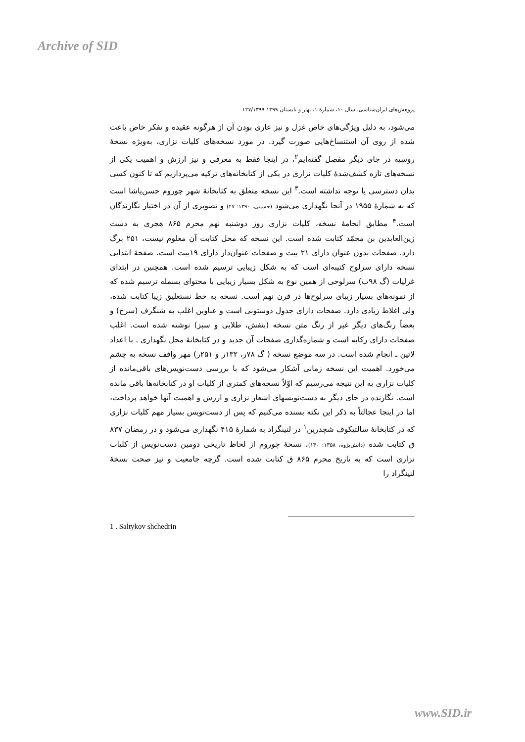Archive of SID
پژوهش‌های ایران‌شناسی، سال ۱۰، شمارۀ ۱، بهار و تابستان ۱۳۹۹ ۱۲۷/۱۳۹۹
می‌شود، به دلیل ویژگی‌های خاص غزل و نیز عاری بودن آن از هرگونه عقیده و تفکر خاص باعث شده از روی آن استنساخ‌هایی صورت گیرد. در مورد نسخه‌های کلیات نزاری، به‌ویژه نسخۀ روسیه در جای دیگر مفصل گفته‌ایم<sup>۲</sup>، در اینجا فقط به معرفی و نیز ارزش و اهمیت یکی از نسخه‌های تازه کشف‌شدۀ کلیات نزاری در یکی از کتابخانه‌های ترکیه می‌پردازیم که تا کنون کسی بدان دسترسی یا توجه نداشته است.<sup>۳</sup> این نسخه متعلق به کتابخانۀ شهر چوروم حسن‌پاشا است که به شمارۀ ۱۹۵۵ در آنجا نگهداری می‌شود (حسینی، ۱۳۹۰: ۲۷) و تصویری از آن در اختیار نگارندگان است.<sup>۴</sup> مطابق انجامۀ نسخه، کلیات نزاری روز دوشنبه نهم محرم ۸۶۵ هجری به دست زین‌العابدین بن محمّد کتابت شده است. این نسخه که محل کتابت آن معلوم نیست، ۲۵۱ برگ دارد. صفحات بدون عنوان دارای ۲۱ بیت و صفحات عنوان‌دار دارای ۱۹بیت است. صفحۀ ابتدایی نسخه دارای سرلوح کتیبه‌ای است که به شکل زیبایی ترسیم شده است. همچنین در ابتدای غزلیات (گ ۹۸ب) سرلوحی از همین نوع به شکل بسیار زیبایی با محتوای بسمله ترسیم شده که از نمونه‌های بسیار زیبای سرلوح‌ها در قرن نهم است. نسخه به خط نستعلیق زیبا کتابت شده، ولی اغلاط زیادی دارد. صفحات دارای جدول دوستونی است و عناوین اغلب به شنگرف (سرخ) و بعضاً رنگ‌های دیگر غیر از رنگ متن نسخه (بنفش، طلایی و سبز) نوشته شده است. اغلب صفحات دارای رکابه است و شماره‌گذاری صفحات آن جدید و در کتابخانۀ محل نگهداری ـ با اعداد لاتین ـ انجام شده است. در سه موضع نسخه ( گ ۷۸ر، ۱۳۲ر و ۲۵۱ر) مهر واقف نسخه به چشم می‌خورد. اهمیت این نسخه زمانی آشکار می‌شود که با بررسی دست‌نویس‌های باقی‌مانده از کلیات نزاری به این نتیجه می‌رسیم که اوّلاً نسخه‌های کمتری از کلیات او در کتابخانه‌ها باقی مانده است. نگارنده در جای دیگر به دست‌نویسهای اشعار نزاری و ارزش و اهمیت آنها خواهد پرداخت، اما در اینجا عجالتاً به ذکر این نکته بسنده می‌کنیم که پس از دست‌نویس بسیار مهم کلیات نزاری که در کتابخانۀ سالتیکوف شچدرین<sup>۱</sup> در لنینگراد به شمارۀ ۴۱۵ نگهداری می‌شود و در رمضان ۸۳۷ ق کتابت شده (دانش‌پژوه، ۱۳۵۸: ۱۴۰)، نسخۀ چوروم از لحاظ تاریخی دومین دست‌نویس از کلیات نزاری است که به تاریخ محرم ۸۶۵ ق کتابت شده است. گرچه جامعیت و نیز صحت نسخۀ لنینگراد را
1 . Saltykov shchedrin
www.SID.ir